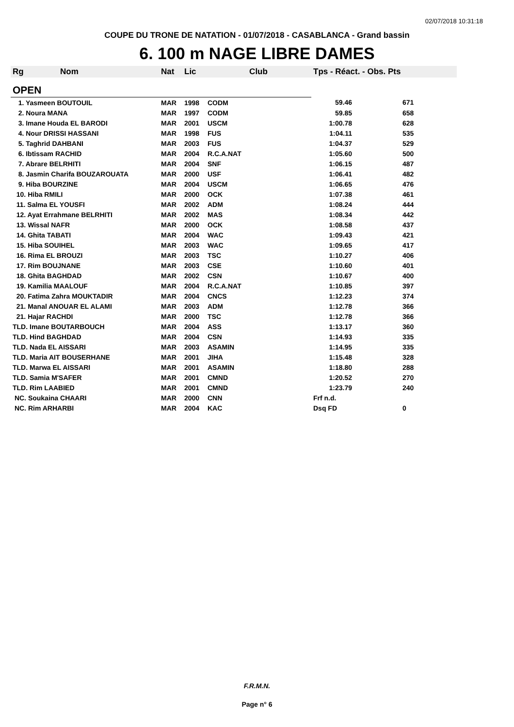02/07/2018 10:31:18
COUPE DU TRONE DE NATATION - 01/07/2018 - CASABLANCA - Grand bassin
6. 100 m NAGE LIBRE DAMES
| Rg | Nom | Nat | Lic | Club | Tps - Réact. - Obs. Pts | |
| --- | --- | --- | --- | --- | --- | --- |
| OPEN | | | | | | |
| 1. Yasmeen BOUTOUIL | | MAR | 1998 | CODM | 59.46 | 671 |
| 2. Noura MANA | | MAR | 1997 | CODM | 59.85 | 658 |
| 3. Imane Houda EL BARODI | | MAR | 2001 | USCM | 1:00.78 | 628 |
| 4. Nour DRISSI HASSANI | | MAR | 1998 | FUS | 1:04.11 | 535 |
| 5. Taghrid DAHBANI | | MAR | 2003 | FUS | 1:04.37 | 529 |
| 6. Ibtissam RACHID | | MAR | 2004 | R.C.A.NAT | 1:05.60 | 500 |
| 7. Abrare BELRHITI | | MAR | 2004 | SNF | 1:06.15 | 487 |
| 8. Jasmin Charifa BOUZAROUATA | | MAR | 2000 | USF | 1:06.41 | 482 |
| 9. Hiba BOURZINE | | MAR | 2004 | USCM | 1:06.65 | 476 |
| 10. Hiba RMILI | | MAR | 2000 | OCK | 1:07.38 | 461 |
| 11. Salma EL YOUSFI | | MAR | 2002 | ADM | 1:08.24 | 444 |
| 12. Ayat Errahmane BELRHITI | | MAR | 2002 | MAS | 1:08.34 | 442 |
| 13. Wissal NAFR | | MAR | 2000 | OCK | 1:08.58 | 437 |
| 14. Ghita TABATI | | MAR | 2004 | WAC | 1:09.43 | 421 |
| 15. Hiba SOUIHEL | | MAR | 2003 | WAC | 1:09.65 | 417 |
| 16. Rima EL BROUZI | | MAR | 2003 | TSC | 1:10.27 | 406 |
| 17. Rim BOUJNANE | | MAR | 2003 | CSE | 1:10.60 | 401 |
| 18. Ghita BAGHDAD | | MAR | 2002 | CSN | 1:10.67 | 400 |
| 19. Kamilia MAALOUF | | MAR | 2004 | R.C.A.NAT | 1:10.85 | 397 |
| 20. Fatima Zahra MOUKTADIR | | MAR | 2004 | CNCS | 1:12.23 | 374 |
| 21. Manal ANOUAR EL ALAMI | | MAR | 2003 | ADM | 1:12.78 | 366 |
| 21. Hajar RACHDI | | MAR | 2000 | TSC | 1:12.78 | 366 |
| TLD. Imane BOUTARBOUCH | | MAR | 2004 | ASS | 1:13.17 | 360 |
| TLD. Hind BAGHDAD | | MAR | 2004 | CSN | 1:14.93 | 335 |
| TLD. Nada EL AISSARI | | MAR | 2003 | ASAMIN | 1:14.95 | 335 |
| TLD. Maria AIT BOUSERHANE | | MAR | 2001 | JIHA | 1:15.48 | 328 |
| TLD. Marwa EL AISSARI | | MAR | 2001 | ASAMIN | 1:18.80 | 288 |
| TLD. Samia M'SAFER | | MAR | 2001 | CMND | 1:20.52 | 270 |
| TLD. Rim LAABIED | | MAR | 2001 | CMND | 1:23.79 | 240 |
| NC. Soukaina CHAARI | | MAR | 2000 | CNN | Frf n.d. | |
| NC. Rim ARHARBI | | MAR | 2004 | KAC | Dsq FD | 0 |
F.R.M.N.
Page n° 6